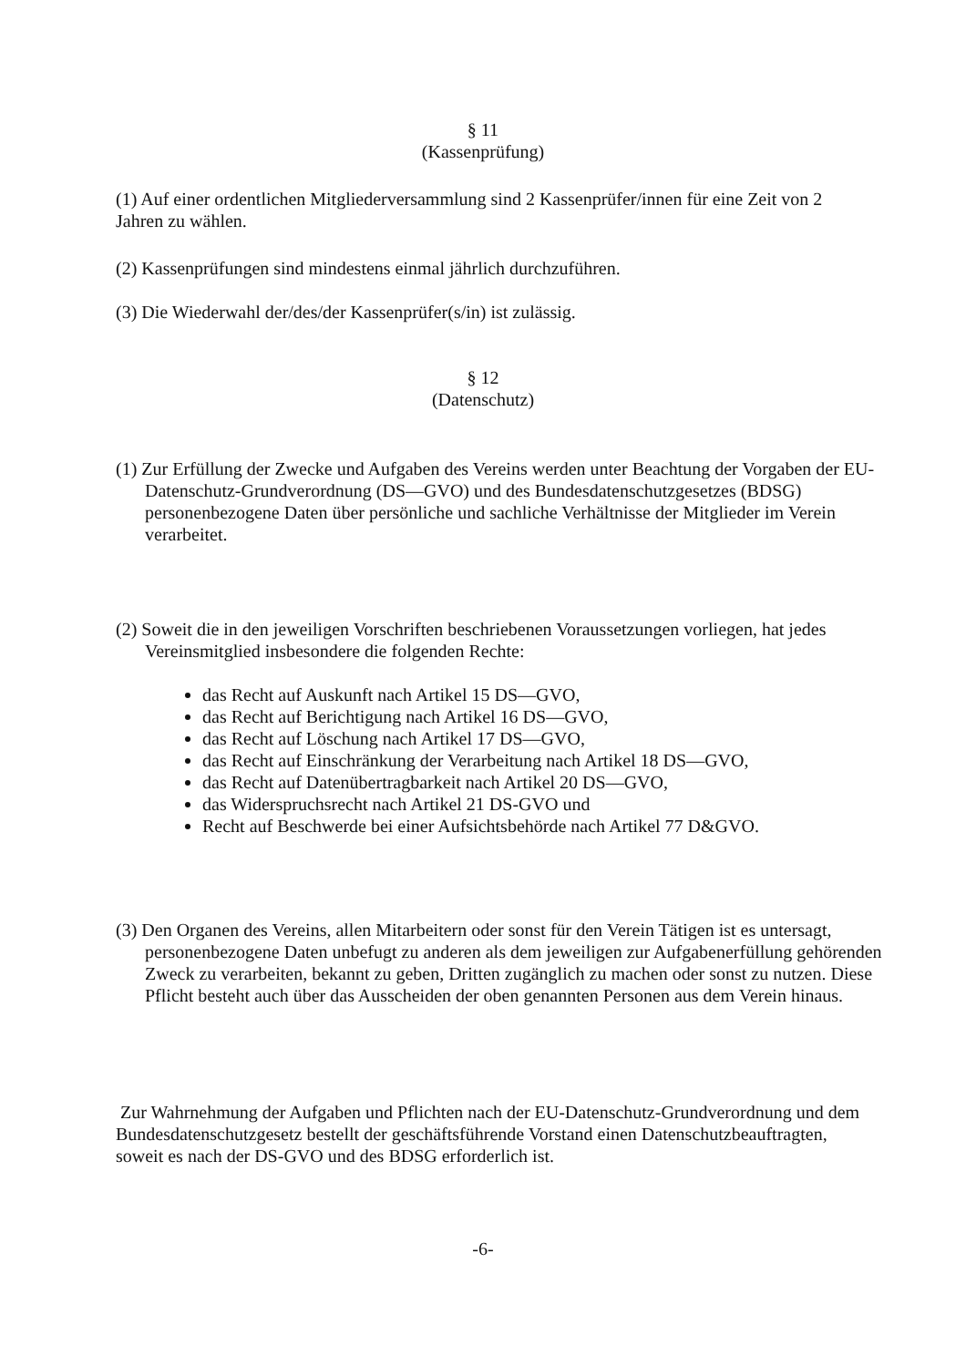§ 11
(Kassenprüfung)
(1) Auf einer ordentlichen Mitgliederversammlung sind 2 Kassenprüfer/innen für eine Zeit von 2 Jahren zu wählen.
(2) Kassenprüfungen sind mindestens einmal jährlich durchzuführen.
(3) Die Wiederwahl der/des/der Kassenprüfer(s/in) ist zulässig.
§ 12
(Datenschutz)
(1) Zur Erfüllung der Zwecke und Aufgaben des Vereins werden unter Beachtung der Vorgaben der EU-Datenschutz-Grundverordnung (DS—GVO) und des Bundesdatenschutzgesetzes (BDSG) personenbezogene Daten über persönliche und sachliche Verhältnisse der Mitglieder im Verein verarbeitet.
(2) Soweit die in den jeweiligen Vorschriften beschriebenen Voraussetzungen vorliegen, hat jedes Vereinsmitglied insbesondere die folgenden Rechte:
das Recht auf Auskunft nach Artikel 15 DS—GVO,
das Recht auf Berichtigung nach Artikel 16 DS—GVO,
das Recht auf Löschung nach Artikel 17 DS—GVO,
das Recht auf Einschränkung der Verarbeitung nach Artikel 18 DS—GVO,
das Recht auf Datenübertragbarkeit nach Artikel 20 DS—GVO,
das Widerspruchsrecht nach Artikel 21 DS-GVO und
Recht auf Beschwerde bei einer Aufsichtsbehörde nach Artikel 77 D&GVO.
(3) Den Organen des Vereins, allen Mitarbeitern oder sonst für den Verein Tätigen ist es untersagt, personenbezogene Daten unbefugt zu anderen als dem jeweiligen zur Aufgabenerfüllung gehörenden Zweck zu verarbeiten, bekannt zu geben, Dritten zugänglich zu machen oder sonst zu nutzen. Diese Pflicht besteht auch über das Ausscheiden der oben genannten Personen aus dem Verein hinaus.
Zur Wahrnehmung der Aufgaben und Pflichten nach der EU-Datenschutz-Grundverordnung und dem Bundesdatenschutzgesetz bestellt der geschäftsführende Vorstand einen Datenschutzbeauftragten, soweit es nach der DS-GVO und des BDSG erforderlich ist.
-6-